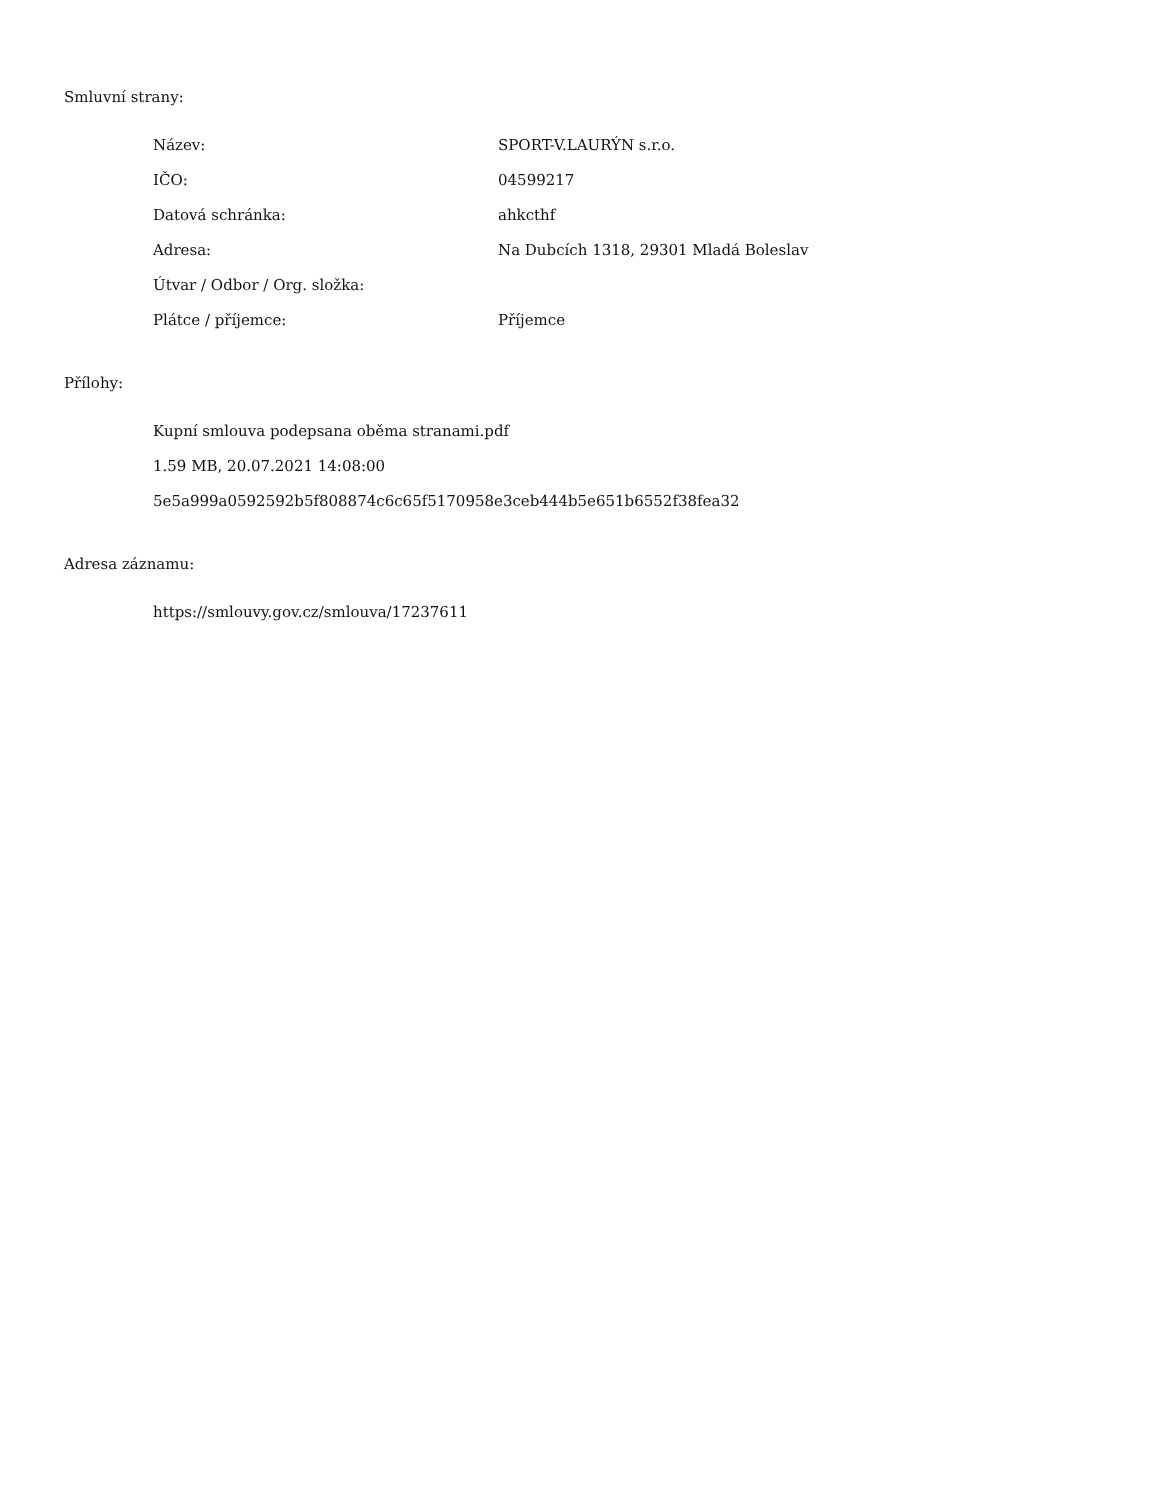Smluvní strany:
| Název: | SPORT-V.LAURÝN s.r.o. |
| IČO: | 04599217 |
| Datová schránka: | ahkcthf |
| Adresa: | Na Dubcích 1318, 29301 Mladá Boleslav |
| Útvar / Odbor / Org. složka: | |
| Plátce / příjemce: | Příjemce |
Přílohy:
Kupní smlouva podepsana oběma stranami.pdf
1.59 MB, 20.07.2021 14:08:00
5e5a999a0592592b5f808874c6c65f5170958e3ceb444b5e651b6552f38fea32
Adresa záznamu:
https://smlouvy.gov.cz/smlouva/17237611